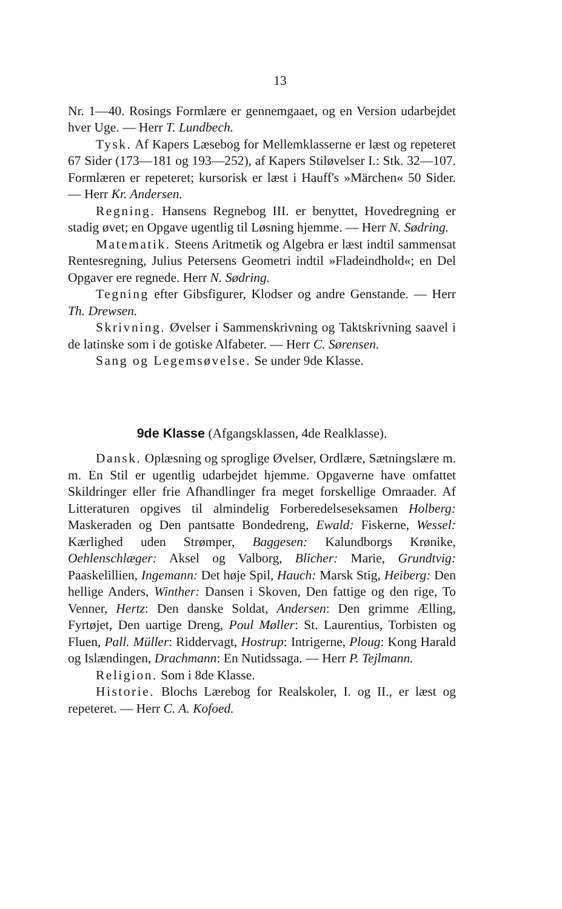13
Nr. 1—40. Rosings Formlære er gennemgaaet, og en Version udarbejdet hver Uge. — Herr T. Lundbech.
Tysk. Af Kapers Læsebog for Mellemklasserne er læst og repeteret 67 Sider (173—181 og 193—252), af Kapers Stiløvelser I.: Stk. 32—107. Formlæren er repeteret; kursorisk er læst i Hauff's »Märchen« 50 Sider. — Herr Kr. Andersen.
Regning. Hansens Regnebog III. er benyttet, Hovedregning er stadig øvet; en Opgave ugentlig til Løsning hjemme. — Herr N. Sødring.
Matematik. Steens Aritmetik og Algebra er læst indtil sammensat Rentesregning, Julius Petersens Geometri indtil »Fladeindhold«; en Del Opgaver ere regnede. Herr N. Sødring.
Tegning efter Gibsfigurer, Klodser og andre Genstande. — Herr Th. Drewsen.
Skrivning. Øvelser i Sammenskrivning og Taktskrivning saavel i de latinske som i de gotiske Alfabeter. — Herr C. Sørensen.
Sang og Legemsøvelse. Se under 9de Klasse.
9de Klasse (Afgangsklassen, 4de Realklasse).
Dansk. Oplæsning og sproglige Øvelser, Ordlære, Sætningslære m. m. En Stil er ugentlig udarbejdet hjemme. Opgaverne have omfattet Skildringer eller frie Afhandlinger fra meget forskellige Omraader. Af Litteraturen opgives til almindelig Forberedelseseksamen Holberg: Maskeraden og Den pantsatte Bondedreng, Ewald: Fiskerne, Wessel: Kærlighed uden Strømper, Baggesen: Kalundborgs Krønike, Oehlenschlæger: Aksel og Valborg, Blicher: Marie, Grundtvig: Paaskelillien, Ingemann: Det høje Spil, Hauch: Marsk Stig, Heiberg: Den hellige Anders, Winther: Dansen i Skoven, Den fattige og den rige, To Venner, Hertz: Den danske Soldat, Andersen: Den grimme Ælling, Fyrtøjet, Den uartige Dreng, Poul Møller: St. Laurentius, Torbisten og Fluen, Pall. Müller: Riddervagt, Hostrup: Intrigerne, Ploug: Kong Harald og Islændingen, Drachmann: En Nutidssaga. — Herr P. Tejlmann.
Religion. Som i 8de Klasse.
Historie. Blochs Lærebog for Realskoler, I. og II., er læst og repeteret. — Herr C. A. Kofoed.